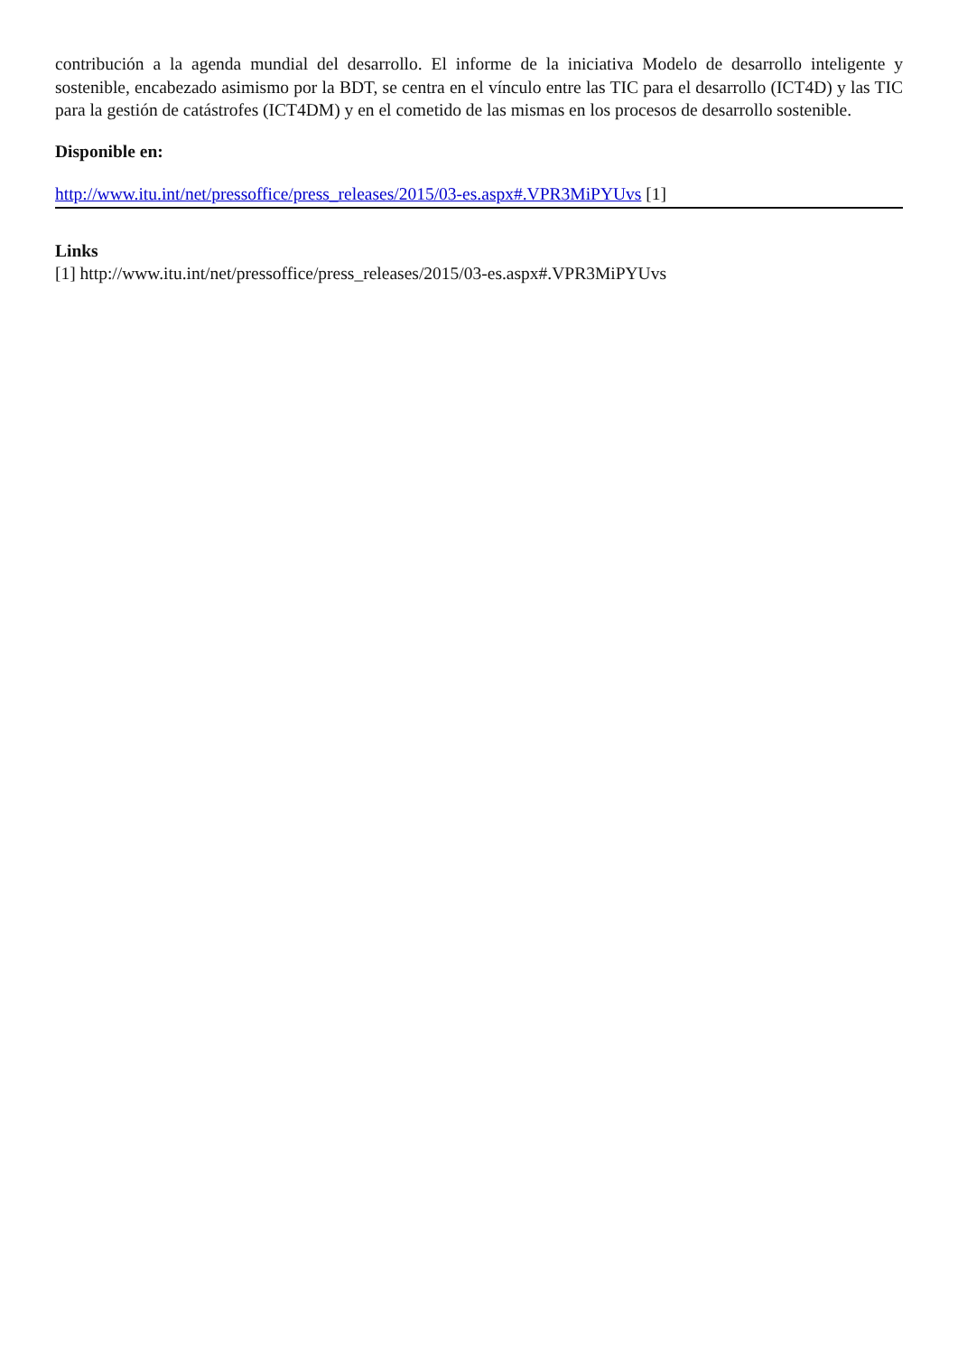contribución a la agenda mundial del desarrollo. El informe de la iniciativa Modelo de desarrollo inteligente y sostenible, encabezado asimismo por la BDT, se centra en el vínculo entre las TIC para el desarrollo (ICT4D) y las TIC para la gestión de catástrofes (ICT4DM) y en el cometido de las mismas en los procesos de desarrollo sostenible.
Disponible en:
http://www.itu.int/net/pressoffice/press_releases/2015/03-es.aspx#.VPR3MiPYUvs [1]
Links
[1] http://www.itu.int/net/pressoffice/press_releases/2015/03-es.aspx#.VPR3MiPYUvs